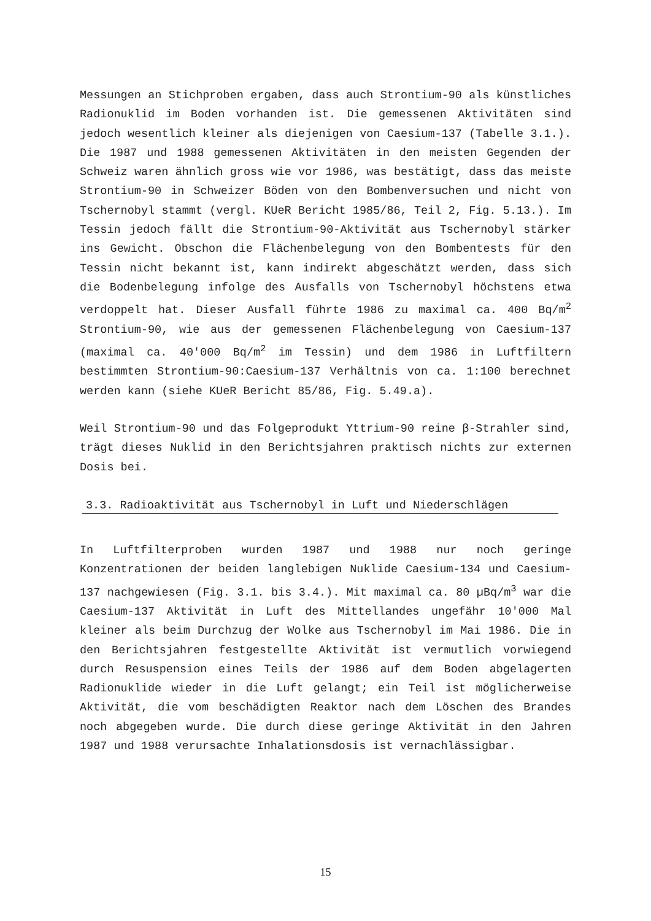Messungen an Stichproben ergaben, dass auch Strontium-90 als künstliches Radionuklid im Boden vorhanden ist. Die gemessenen Aktivitäten sind jedoch wesentlich kleiner als diejenigen von Caesium-137 (Tabelle 3.1.). Die 1987 und 1988 gemessenen Aktivitäten in den meisten Gegenden der Schweiz waren ähnlich gross wie vor 1986, was bestätigt, dass das meiste Strontium-90 in Schweizer Böden von den Bombenversuchen und nicht von Tschernobyl stammt (vergl. KUeR Bericht 1985/86, Teil 2, Fig. 5.13.). Im Tessin jedoch fällt die Strontium-90-Aktivität aus Tschernobyl stärker ins Gewicht. Obschon die Flächenbelegung von den Bombentests für den Tessin nicht bekannt ist, kann indirekt abgeschätzt werden, dass sich die Bodenbelegung infolge des Ausfalls von Tschernobyl höchstens etwa verdoppelt hat. Dieser Ausfall führte 1986 zu maximal ca. 400 Bq/m<sup>2</sup> Strontium-90, wie aus der gemessenen Flächenbelegung von Caesium-137 (maximal ca. 40'000 Bq/m<sup>2</sup> im Tessin) und dem 1986 in Luftfiltern bestimmten Strontium-90:Caesium-137 Verhältnis von ca. 1:100 berechnet werden kann (siehe KUeR Bericht 85/86, Fig. 5.49.a).
Weil Strontium-90 und das Folgeprodukt Yttrium-90 reine β-Strahler sind, trägt dieses Nuklid in den Berichtsjahren praktisch nichts zur externen Dosis bei.
3.3. Radioaktivität aus Tschernobyl in Luft und Niederschlägen
In Luftfilterproben wurden 1987 und 1988 nur noch geringe Konzentrationen der beiden langlebigen Nuklide Caesium-134 und Caesium-137 nachgewiesen (Fig. 3.1. bis 3.4.). Mit maximal ca. 80 µBq/m<sup>3</sup> war die Caesium-137 Aktivität in Luft des Mittellandes ungefähr 10'000 Mal kleiner als beim Durchzug der Wolke aus Tschernobyl im Mai 1986. Die in den Berichtsjahren festgestellte Aktivität ist vermutlich vorwiegend durch Resuspension eines Teils der 1986 auf dem Boden abgelagerten Radionuklide wieder in die Luft gelangt; ein Teil ist möglicherweise Aktivität, die vom beschädigten Reaktor nach dem Löschen des Brandes noch abgegeben wurde. Die durch diese geringe Aktivität in den Jahren 1987 und 1988 verursachte Inhalationsdosis ist vernachlässigbar.
15